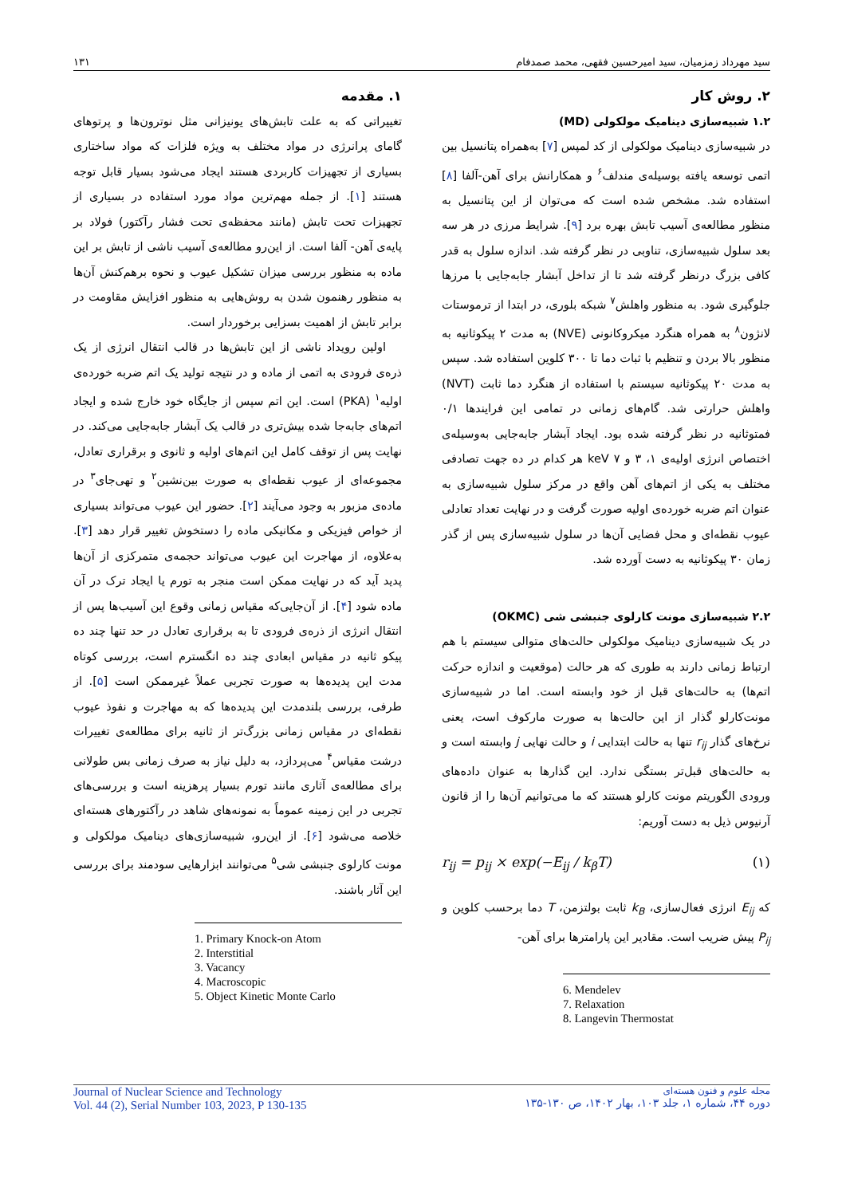سید مهرداد زمزمیان، سید امیرحسین فقهی، محمد صمدفام ۱۳۱
۱. مقدمه
تغییراتی که به علت تابش‌های یونیزانی مثل نوترون‌ها و پرتوهای گامای پرانرژی در مواد مختلف به ویژه فلزات که مواد ساختاری بسیاری از تجهیزات کاربردی هستند ایجاد می‌شود بسیار قابل توجه هستند [۱]. از جمله مهم‌ترین مواد مورد استفاده در بسیاری از تجهیزات تحت تابش (مانند محفظه‌ی تحت فشار رآکتور) فولاد بر پایه‌ی آهن- آلفا است. از این‌رو مطالعه‌ی آسیب ناشی از تابش بر این ماده به منظور بررسی میزان تشکیل عیوب و نحوه برهم‌کنش آن‌ها به منظور رهنمون شدن به روش‌هایی به منظور افزایش مقاومت در برابر تابش از اهمیت بسزایی برخوردار است.
اولین رویداد ناشی از این تابش‌ها در قالب انتقال انرژی از یک ذره‌ی فرودی به اتمی از ماده و در نتیجه تولید یک اتم ضربه خورده‌ی اولیه<sup>۱</sup> (PKA) است. این اتم سپس از جایگاه خود خارج شده و ایجاد اتم‌های جابه‌جا شده بیش‌تری در قالب یک آبشار جابه‌جایی می‌کند. در نهایت پس از توقف کامل این اتم‌های اولیه و ثانوی و برقراری تعادل، مجموعه‌ای از عیوب نقطه‌ای به صورت بین‌نشین<sup>۲</sup> و تهی‌جای<sup>۳</sup> در ماده‌ی مزبور به وجود می‌آیند [۲]. حضور این عیوب می‌تواند بسیاری از خواص فیزیکی و مکانیکی ماده را دستخوش تغییر قرار دهد [۳]. به‌علاوه، از مهاجرت این عیوب می‌تواند حجمه‌ی متمرکزی از آن‌ها پدید آید که در نهایت ممکن است منجر به تورم یا ایجاد ترک در آن ماده شود [۴]. از آن‌جایی‌که مقیاس زمانی وقوع این آسیب‌ها پس از انتقال انرژی از ذره‌ی فرودی تا به برقراری تعادل در حد تنها چند ده پیکو ثانیه در مقیاس ابعادی چند ده انگسترم است، بررسی کوتاه مدت این پدیده‌ها به صورت تجربی عملاً غیرممکن است [۵]. از طرفی، بررسی بلندمدت این پدیده‌ها که به مهاجرت و نفوذ عیوب نقطه‌ای در مقیاس زمانی بزرگ‌تر از ثانیه برای مطالعه‌ی تغییرات درشت مقیاس<sup>۴</sup> می‌پردازد، به دلیل نیاز به صرف زمانی بس طولانی برای مطالعه‌ی آثاری مانند تورم بسیار پرهزینه است و بررسی‌های تجربی در این زمینه عموماً به نمونه‌های شاهد در رآکتورهای هسته‌ای خلاصه می‌شود [۶]. از این‌رو، شبیه‌سازی‌های دینامیک مولکولی و مونت کارلوی جنبشی شی<sup>۵</sup> می‌توانند ابزارهایی سودمند برای بررسی این آثار باشند.
1. Primary Knock-on Atom
2. Interstitial
3. Vacancy
4. Macroscopic
5. Object Kinetic Monte Carlo
۲. روش کار
۱.۲ شبیه‌سازی دینامیک مولکولی (MD)
در شبیه‌سازی دینامیک مولکولی از کد لمپس [۷] به‌همراه پتانسیل بین اتمی توسعه یافته بوسیله‌ی مندلف<sup>۶</sup> و همکارانش برای آهن-آلفا [۸] استفاده شد. مشخص شده است که می‌توان از این پتانسیل به منظور مطالعه‌ی آسیب تابش بهره برد [۹]. شرایط مرزی در هر سه بعد سلول شبیه‌سازی، تناوبی در نظر گرفته شد. اندازه سلول به قدر کافی بزرگ درنظر گرفته شد تا از تداخل آبشار جابه‌جایی با مرزها جلوگیری شود. به منظور واهلش<sup>۷</sup> شبکه بلوری، در ابتدا از ترموستات لانژون<sup>۸</sup> به همراه هنگرد میکروکانونی (NVE) به مدت ۲ پیکوثانیه به منظور بالا بردن و تنظیم با ثبات دما تا ۳۰۰ کلوین استفاده شد. سپس به مدت ۲۰ پیکوثانیه سیستم با استفاده از هنگرد دما ثابت (NVT) واهلش حرارتی شد. گام‌های زمانی در تمامی این فرایندها ۰/۱ فمتوثانیه در نظر گرفته شده بود. ایجاد آبشار جابه‌جایی به‌وسیله‌ی اختصاص انرژی اولیه‌ی ۱، ۳ و ۷ keV هر کدام در ده جهت تصادفی مختلف به یکی از اتم‌های آهن واقع در مرکز سلول شبیه‌سازی به عنوان اتم ضربه خورده‌ی اولیه صورت گرفت و در نهایت تعداد تعادلی عیوب نقطه‌ای و محل فضایی آن‌ها در سلول شبیه‌سازی پس از گذر زمان ۳۰ پیکوثانیه به دست آورده شد.
۲.۲ شبیه‌سازی مونت کارلوی جنبشی شی (OKMC)
در یک شبیه‌سازی دینامیک مولکولی حالت‌های متوالی سیستم با هم ارتباط زمانی دارند به طوری که هر حالت (موقعیت و اندازه حرکت اتم‌ها) به حالت‌های قبل از خود وابسته است. اما در شبیه‌سازی مونت‌کارلو گذار از این حالت‌ها به صورت مارکوف است، یعنی نرخ‌های گذار r<sub>ij</sub> تنها به حالت ابتدایی i و حالت نهایی j وابسته است و به حالت‌های قبل‌تر بستگی ندارد. این گذارها به عنوان داده‌های ورودی الگوریتم مونت کارلو هستند که ما می‌توانیم آن‌ها را از قانون آرنیوس ذیل به دست آوریم:
r<sub>ij</sub> = p<sub>ij</sub> × exp(−E<sub>ij</sub> / k<sub>β</sub>T) (۱)
که E<sub>ij</sub> انرژی فعال‌سازی، k<sub>B</sub> ثابت بولتزمن، T دما برحسب کلوین و P<sub>ij</sub> پیش ضریب است. مقادیر این پارامترها برای آهن-
6. Mendelev
7. Relaxation
8. Langevin Thermostat
Journal of Nuclear Science and Technology
Vol. 44 (2), Serial Number 103, 2023, P 130-135
مجله علوم و فنون هسته‌ای
دوره ۴۴، شماره ۱، جلد ۱۰۳، بهار ۱۴۰۲، ص ۱۳۰-۱۳۵